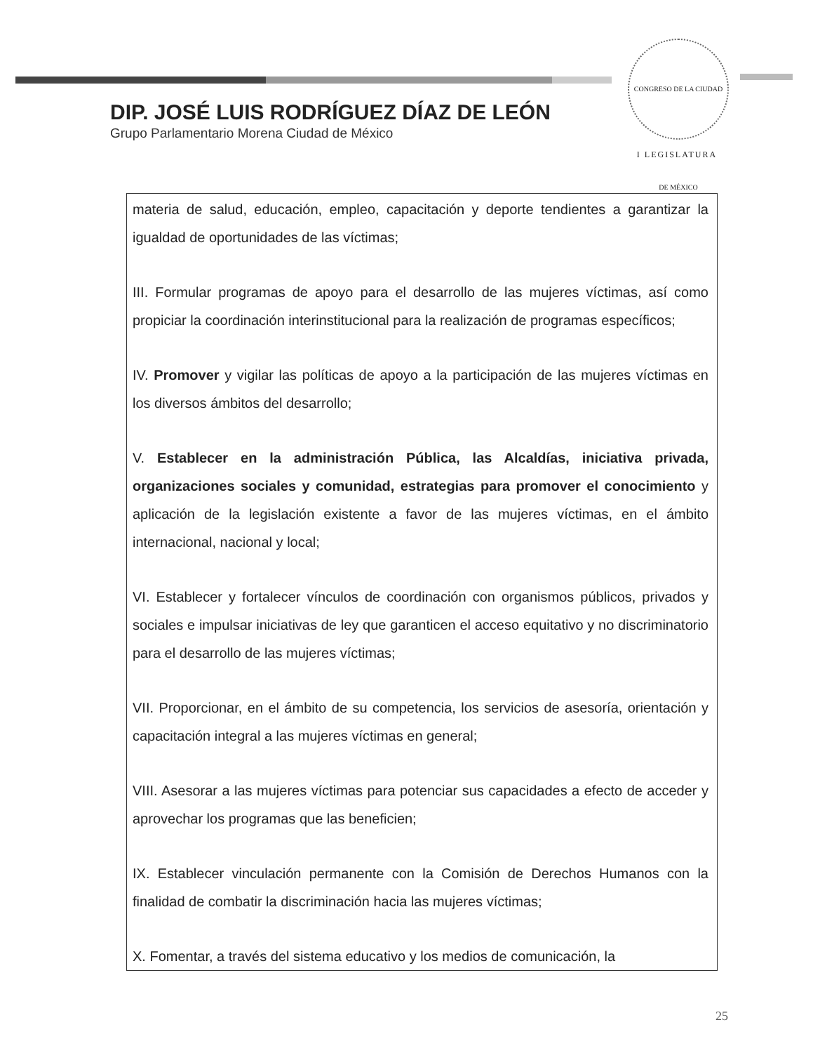CONGRESO DE LA CIUDAD DE MÉXICO
I LEGISLATURA
DIP. JOSÉ LUIS RODRÍGUEZ DÍAZ DE LEÓN
Grupo Parlamentario Morena Ciudad de México
| materia de salud, educación, empleo, capacitación y deporte tendientes a garantizar la igualdad de oportunidades de las víctimas; III. Formular programas de apoyo para el desarrollo de las mujeres víctimas, así como propiciar la coordinación interinstitucional para la realización de programas específicos; IV. Promover y vigilar las políticas de apoyo a la participación de las mujeres víctimas en los diversos ámbitos del desarrollo; V. Establecer en la administración Pública, las Alcaldías, iniciativa privada, organizaciones sociales y comunidad, estrategias para promover el conocimiento y aplicación de la legislación existente a favor de las mujeres víctimas, en el ámbito internacional, nacional y local; VI. Establecer y fortalecer vínculos de coordinación con organismos públicos, privados y sociales e impulsar iniciativas de ley que garanticen el acceso equitativo y no discriminatorio para el desarrollo de las mujeres víctimas; VII. Proporcionar, en el ámbito de su competencia, los servicios de asesoría, orientación y capacitación integral a las mujeres víctimas en general; VIII. Asesorar a las mujeres víctimas para potenciar sus capacidades a efecto de acceder y aprovechar los programas que las beneficien; IX. Establecer vinculación permanente con la Comisión de Derechos Humanos con la finalidad de combatir la discriminación hacia las mujeres víctimas; X. Fomentar, a través del sistema educativo y los medios de comunicación, la |
25